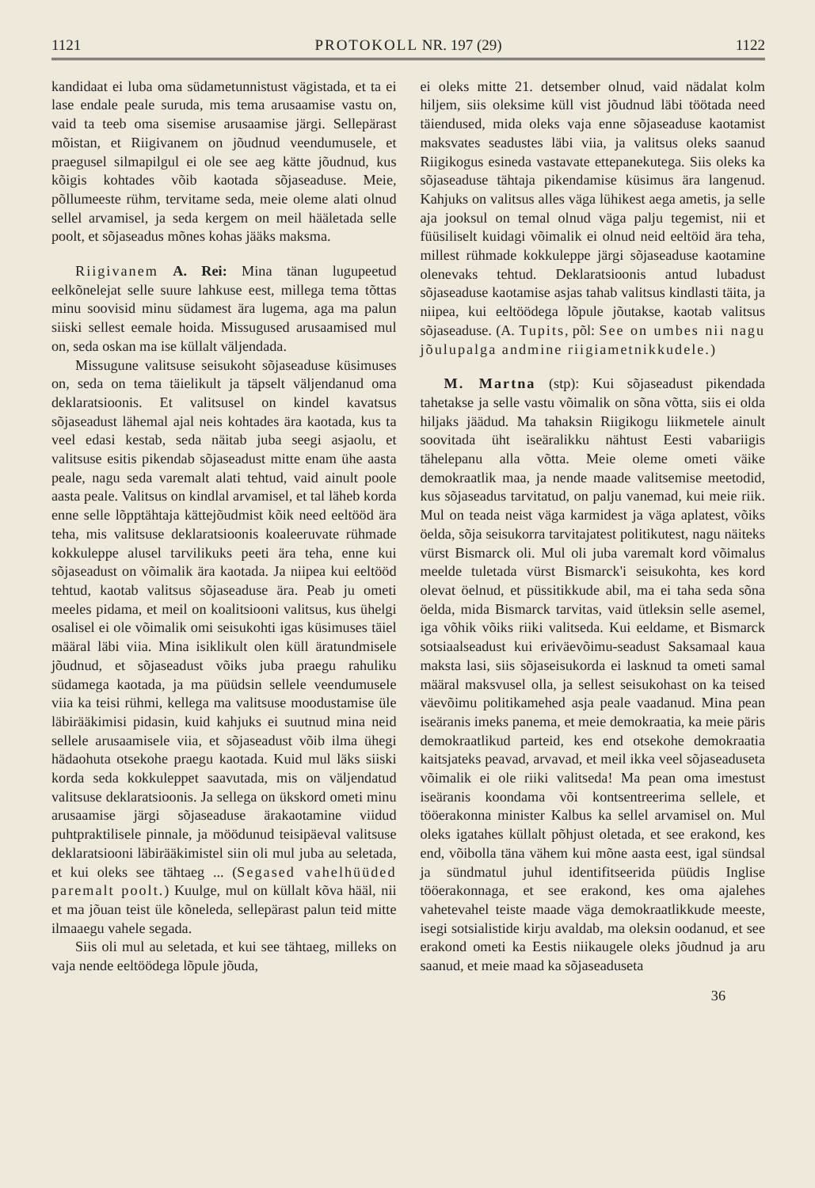1121 PROTOKOLL NR. 197 (29) 1122
kandidaat ei luba oma südametunnistust vägistada, et ta ei lase endale peale suruda, mis tema arusaamise vastu on, vaid ta teeb oma sisemise arusaamise järgi. Sellepärast mõistan, et Riigivanem on jõudnud veendumusele, et praegusel silmapilgul ei ole see aeg kätte jõudnud, kus kõigis kohtades võib kaotada sõjaseaduse. Meie, põllumeeste rühm, tervitame seda, meie oleme alati olnud sellel arvamisel, ja seda kergem on meil hääletada selle poolt, et sõjaseadus mõnes kohas jääks maksma.
Riigivanem A. Rei: Mina tänan lugupeetud eelkõnelejat selle suure lahkuse eest, millega tema tõttas minu soovisid minu südamest ära lugema, aga ma palun siiski sellest eemale hoida. Missugused arusaamised mul on, seda oskan ma ise küllalt väljendada.
Missugune valitsuse seisukoht sõjaseaduse küsimuses on, seda on tema täielikult ja täpselt väljendanud oma deklaratsioonis. Et valitsusel on kindel kavatsus sõjaseadust lähemal ajal neis kohtades ära kaotada, kus ta veel edasi kestab, seda näitab juba seegi asjaolu, et valitsuse esitis pikendab sõjaseadust mitte enam ühe aasta peale, nagu seda varemalt alati tehtud, vaid ainult poole aasta peale. Valitsus on kindlal arvamisel, et tal läheb korda enne selle lõpptähtaja kättejõudmist kõik need eeltööd ära teha, mis valitsuse deklaratsioonis koaleeruvate rühmade kokkuleppe alusel tarvilikuks peeti ära teha, enne kui sõjaseadust on võimalik ära kaotada. Ja niipea kui eeltööd tehtud, kaotab valitsus sõjaseaduse ära. Peab ju ometi meeles pidama, et meil on koalitsiooni valitsus, kus ühelgi osalisel ei ole võimalik omi seisukohti igas küsimuses täiel määral läbi viia. Mina isiklikult olen küll äratundmisele jõudnud, et sõjaseadust võiks juba praegu rahuliku südamega kaotada, ja ma püüdsin sellele veendumusele viia ka teisi rühmi, kellega ma valitsuse moodustamise üle läbirääkimisi pidasin, kuid kahjuks ei suutnud mina neid sellele arusaamisele viia, et sõjaseadust võib ilma ühegi hädaohuta otsekohe praegu kaotada. Kuid mul läks siiski korda seda kokkuleppet saavutada, mis on väljendatud valitsuse deklaratsioonis. Ja sellega on ükskord ometi minu arusaamise järgi sõjaseaduse ärakaotamine viidud puhtpraktilisele pinnale, ja möödunud teisipäeval valitsuse deklaratsiooni läbirääkimistel siin oli mul juba au seletada, et kui oleks see tähtaeg ... (Segased vahelhüüded paremalt poolt.) Kuulge, mul on küllalt kõva hääl, nii et ma jõuan teist üle kõneleda, sellepärast palun teid mitte ilmaaegu vahele segada.
Siis oli mul au seletada, et kui see tähtaeg, milleks on vaja nende eeltöödega lõpule jõuda,
ei oleks mitte 21. detsember olnud, vaid nädalat kolm hiljem, siis oleksime küll vist jõudnud läbi töötada need täiendused, mida oleks vaja enne sõjaseaduse kaotamist maksvates seadustes läbi viia, ja valitsus oleks saanud Riigikogus esineda vastavate ettepanekutega. Siis oleks ka sõjaseaduse tähtaja pikendamise küsimus ära langenud. Kahjuks on valitsus alles väga lühikest aega ametis, ja selle aja jooksul on temal olnud väga palju tegemist, nii et füüsiliselt kuidagi võimalik ei olnud neid eeltöid ära teha, millest rühmade kokkuleppe järgi sõjaseaduse kaotamine olenevaks tehtud. Deklaratsioonis antud lubadust sõjaseaduse kaotamise asjas tahab valitsus kindlasti täita, ja niipea, kui eeltöödega lõpule jõutakse, kaotab valitsus sõjaseaduse. (A. Tupits, põl: See on umbes nii nagu jõulupalga andmine riigiametnikkudele.)
M. Martna (stp): Kui sõjaseadust pikendada tahetakse ja selle vastu võimalik on sõna võtta, siis ei olda hiljaks jäädud. Ma tahaksin Riigikogu liikmetele ainult soovitada üht iseäralikku nähtust Eesti vabariigis tähelepanu alla võtta. Meie oleme ometi väike demokraatlik maa, ja nende maade valitsemise meetodid, kus sõjaseadus tarvitatud, on palju vanemad, kui meie riik. Mul on teada neist väga karmidest ja väga aplatest, võiks öelda, sõja seisukorra tarvitajatest politikutest, nagu näiteks vürst Bismarck oli. Mul oli juba varemalt kord võimalus meelde tuletada vürst Bismarck'i seisukohta, kes kord olevat öelnud, et püssitikkude abil, ma ei taha seda sõna öelda, mida Bismarck tarvitas, vaid ütleksin selle asemel, iga võhik võiks riiki valitseda. Kui eeldame, et Bismarck sotsiaalseadust kui eriväevõimu-seadust Saksamaal kaua maksta lasi, siis sõjaseisukorda ei lasknud ta ometi samal määral maksvusel olla, ja sellest seisukohast on ka teised väevõimu politikamehed asja peale vaadanud. Mina pean iseäranis imeks panema, et meie demokraatia, ka meie päris demokraatlikud parteid, kes end otsekohe demokraatia kaitsjateks peavad, arvavad, et meil ikka veel sõjaseaduseta võimalik ei ole riiki valitseda! Ma pean oma imestust iseäranis koondama või kontsentreerima sellele, et tööerakonna minister Kalbus ka sellel arvamisel on. Mul oleks igatahes küllalt põhjust oletada, et see erakond, kes end, võibolla täna vähem kui mõne aasta eest, igal sündsal ja sündmatul juhul identifitseerida püüdis Inglise tööerakonnaga, et see erakond, kes oma ajalehes vahetevahel teiste maade väga demokraatlikkude meeste, isegi sotsialistide kirju avaldab, ma oleksin oodanud, et see erakond ometi ka Eestis niikaugele oleks jõudnud ja aru saanud, et meie maad ka sõjaseaduseta
36